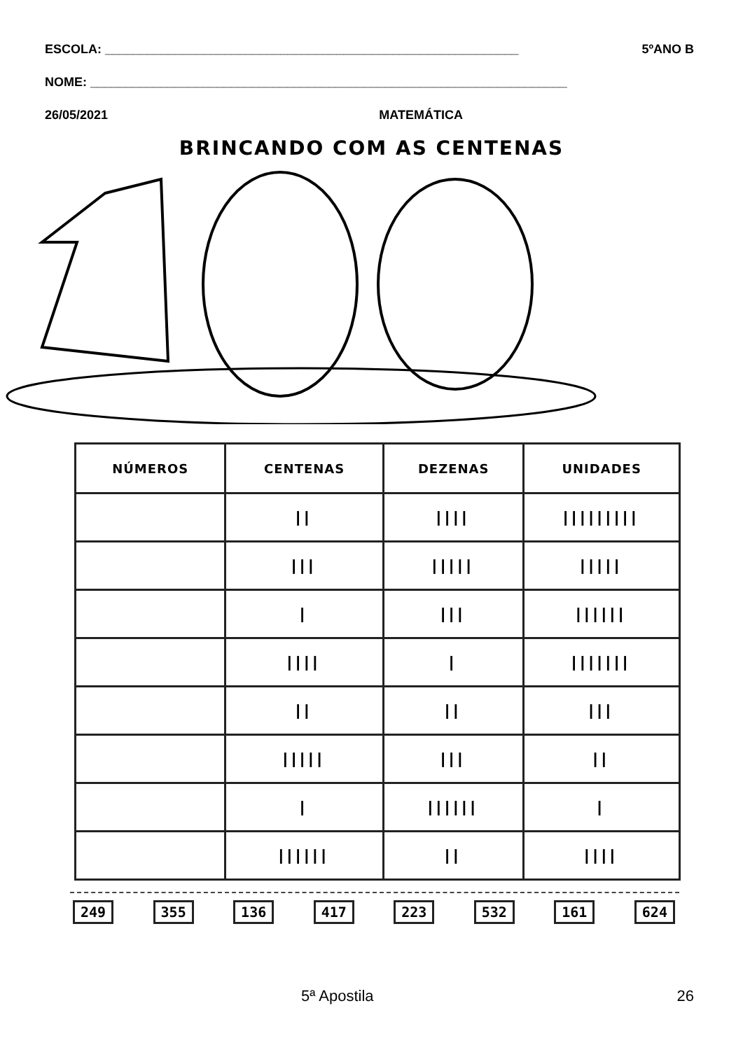ESCOLA: ___________________________________________________________ 5ºANO B
NOME: ____________________________________________________________________
26/05/2021 MATEMÁTICA
BRINCANDO COM AS CENTENAS
| NÚMEROS | CENTENAS | DEZENAS | UNIDADES |
| --- | --- | --- | --- |
| | // | //// | ///////// |
| | /// | ///// | ///// |
| | / | /// | ////// |
| | //// | / | /////// |
| | // | // | /// |
| | ///// | /// | // |
| | / | ////// | / |
| | ////// | // | //// |
249 355 136 417 223 532 161 624
5ª Apostila 26